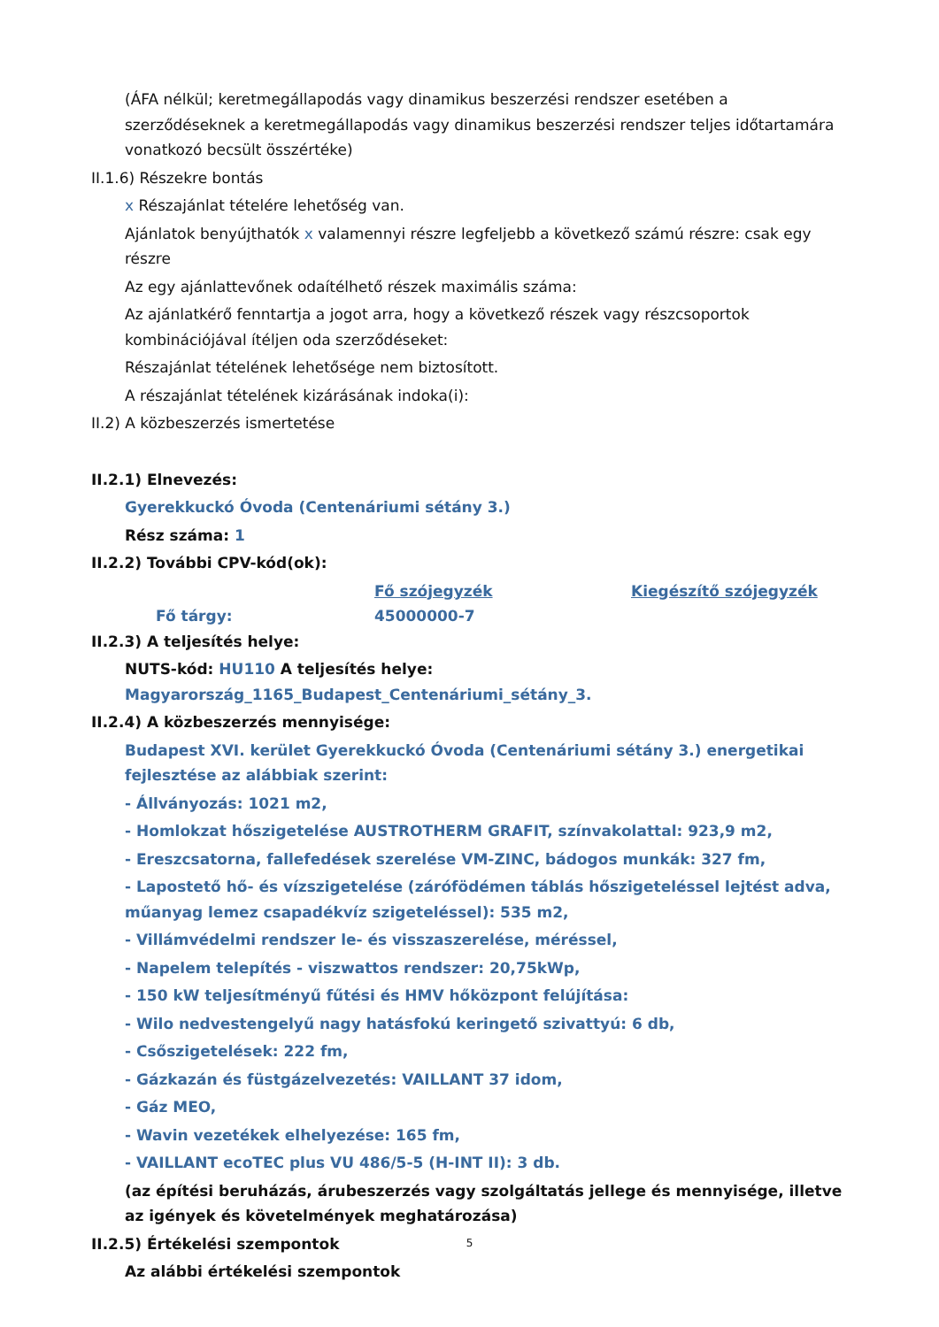(ÁFA nélkül; keretmegállapodás vagy dinamikus beszerzési rendszer esetében a szerződéseknek a keretmegállapodás vagy dinamikus beszerzési rendszer teljes időtartamára vonatkozó becsült összértéke)
II.1.6) Részekre bontás
x Részajánlat tételére lehetőség van.
Ajánlatok benyújthatók x valamennyi részre legfeljebb a következő számú részre: csak egy részre
Az egy ajánlattevőnek odaítélhető részek maximális száma:
Az ajánlatkérő fenntartja a jogot arra, hogy a következő részek vagy részcsoportok kombinációjával ítéljen oda szerződéseket:
Részajánlat tételének lehetősége nem biztosított.
A részajánlat tételének kizárásának indoka(i):
II.2) A közbeszerzés ismertetése
II.2.1) Elnevezés:
Gyerekkuckó Óvoda (Centenáriumi sétány 3.)
Rész száma: 1
II.2.2) További CPV-kód(ok):
| | Fő szójegyzék | Kiegészítő szójegyzék |
| Fő tárgy: | 45000000-7 | |
II.2.3) A teljesítés helye:
NUTS-kód: HU110 A teljesítés helye: Magyarország_1165_Budapest_Centenáriumi_sétány_3.
II.2.4) A közbeszerzés mennyisége:
Budapest XVI. kerület Gyerekkuckó Óvoda (Centenáriumi sétány 3.) energetikai fejlesztése az alábbiak szerint:
- Állványozás: 1021 m2,
- Homlokzat hőszigetelése AUSTROTHERM GRAFIT, színvakolattal: 923,9 m2,
- Ereszcsatorna, fallefedések szerelése VM-ZINC, bádogos munkák: 327 fm,
- Lapostető hő- és vízszigetelése (zárófödémen táblás hőszigeteléssel lejtést adva, műanyag lemez csapadékvíz szigeteléssel): 535 m2,
- Villámvédelmi rendszer le- és visszaszerelése, méréssel,
- Napelem telepítés - viszwattos rendszer: 20,75kWp,
- 150 kW teljesítményű fűtési és HMV hőközpont felújítása:
- Wilo nedvestengelyű nagy hatásfokú keringető szivattyú: 6 db,
- Csőszigetelések: 222 fm,
- Gázkazán és füstgázelvezetés: VAILLANT 37 idom,
- Gáz MEO,
- Wavin vezetékek elhelyezése: 165 fm,
- VAILLANT ecoTEC plus VU 486/5-5 (H-INT II): 3 db.
(az építési beruházás, árubeszerzés vagy szolgáltatás jellege és mennyisége, illetve az igények és követelmények meghatározása)
II.2.5) Értékelési szempontok
Az alábbi értékelési szempontok
5